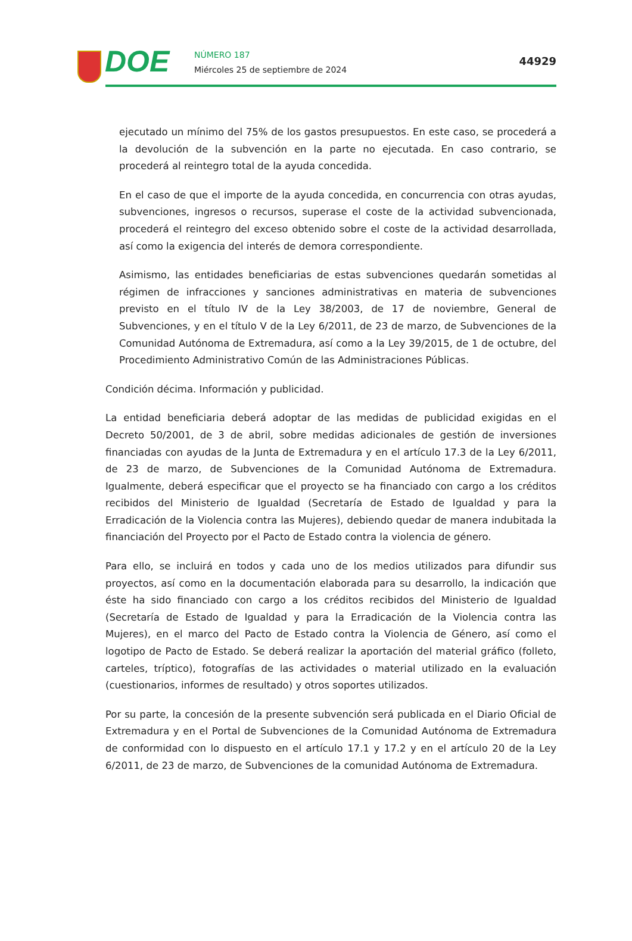DOE
NÚMERO 187
Miércoles 25 de septiembre de 2024
44929
ejecutado un mínimo del 75% de los gastos presupuestos. En este caso, se procederá a la devolución de la subvención en la parte no ejecutada. En caso contrario, se procederá al reintegro total de la ayuda concedida.
En el caso de que el importe de la ayuda concedida, en concurrencia con otras ayudas, subvenciones, ingresos o recursos, superase el coste de la actividad subvencionada, procederá el reintegro del exceso obtenido sobre el coste de la actividad desarrollada, así como la exigencia del interés de demora correspondiente.
Asimismo, las entidades beneficiarias de estas subvenciones quedarán sometidas al régimen de infracciones y sanciones administrativas en materia de subvenciones previsto en el título IV de la Ley 38/2003, de 17 de noviembre, General de Subvenciones, y en el título V de la Ley 6/2011, de 23 de marzo, de Subvenciones de la Comunidad Autónoma de Extremadura, así como a la Ley 39/2015, de 1 de octubre, del Procedimiento Administrativo Común de las Administraciones Públicas.
Condición décima. Información y publicidad.
La entidad beneficiaria deberá adoptar de las medidas de publicidad exigidas en el Decreto 50/2001, de 3 de abril, sobre medidas adicionales de gestión de inversiones financiadas con ayudas de la Junta de Extremadura y en el artículo 17.3 de la Ley 6/2011, de 23 de marzo, de Subvenciones de la Comunidad Autónoma de Extremadura. Igualmente, deberá especificar que el proyecto se ha financiado con cargo a los créditos recibidos del Ministerio de Igualdad (Secretaría de Estado de Igualdad y para la Erradicación de la Violencia contra las Mujeres), debiendo quedar de manera indubitada la financiación del Proyecto por el Pacto de Estado contra la violencia de género.
Para ello, se incluirá en todos y cada uno de los medios utilizados para difundir sus proyectos, así como en la documentación elaborada para su desarrollo, la indicación que éste ha sido financiado con cargo a los créditos recibidos del Ministerio de Igualdad (Secretaría de Estado de Igualdad y para la Erradicación de la Violencia contra las Mujeres), en el marco del Pacto de Estado contra la Violencia de Género, así como el logotipo de Pacto de Estado. Se deberá realizar la aportación del material gráfico (folleto, carteles, tríptico), fotografías de las actividades o material utilizado en la evaluación (cuestionarios, informes de resultado) y otros soportes utilizados.
Por su parte, la concesión de la presente subvención será publicada en el Diario Oficial de Extremadura y en el Portal de Subvenciones de la Comunidad Autónoma de Extremadura de conformidad con lo dispuesto en el artículo 17.1 y 17.2 y en el artículo 20 de la Ley 6/2011, de 23 de marzo, de Subvenciones de la comunidad Autónoma de Extremadura.